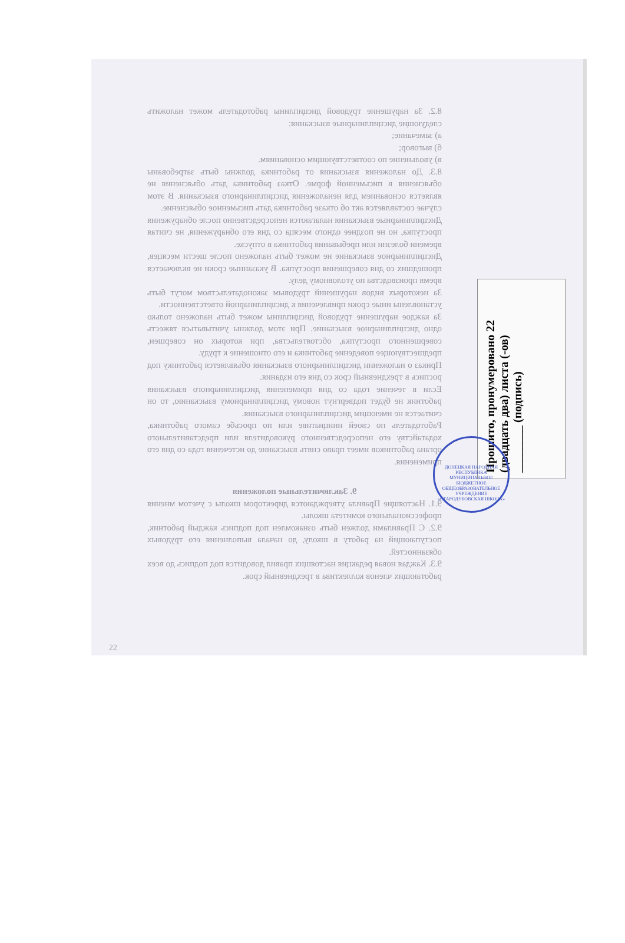8.2. За нарушение трудовой дисциплины работодатель может наложить следующие дисциплинарные взыскания:
а) замечание;
б) выговор;
в) увольнение по соответствующим основаниям.
8.3. До наложения взыскания от работника должны быть затребованы объяснения в письменной форме. Отказ работника дать объяснения не является основанием для неналожения дисциплинарного взыскания. В этом случае составляется акт об отказе работника дать письменное объяснение.
Дисциплинарные взыскания налагаются непосредственно после обнаружения проступка, но не позднее одного месяца со дня его обнаружения, не считая времени болезни или пребывания работника в отпуске.
Дисциплинарное взыскание не может быть наложено после шести месяцев, прошедших со дня совершения проступка. В указанные сроки не включается время производства по уголовному делу.
За некоторых видов нарушений трудовым законодательством могут быть установлены иные сроки привлечения к дисциплинарной ответственности.
За каждое нарушение трудовой дисциплины может быть наложено только одно дисциплинарное взыскание. При этом должны учитываться тяжесть совершенного проступка, обстоятельства, при которых он совершен, предшествующее поведение работника и его отношение к труду.
Приказ о наложении дисциплинарного взыскания объявляется работнику под роспись в трехдневный срок со дня его издания.
Если в течение года со дня применения дисциплинарного взыскания работник не будет подвергнут новому дисциплинарному взысканию, то он считается не имеющим дисциплинарного взыскания.
Работодатель по своей инициативе или по просьбе самого работника, ходатайству его непосредственного руководителя или представительного органа работников имеет право снять взыскание до истечения года со дня его применения.
9. Заключительные положения
9.1. Настоящие Правила утверждаются директором школы с учетом мнения профессионального комитета школы.
9.2. С Правилами должен быть ознакомлен под подпись каждый работник, поступающий на работу в школу, до начала выполнения его трудовых обязанностей.
9.3. Каждая новая редакция настоящих правил доводится под подпись до всех работающих членов коллектива в трехдневный срок.
Прошито, пронумеровано 22 (двадцать два) листа (-ов)
________ (подпись)
ДОНЕЦКАЯ НАРОДНАЯ РЕСПУБЛИКА
МУНИЦИПАЛЬНОЕ БЮДЖЕТНОЕ ОБЩЕОБРАЗОВАТЕЛЬНОЕ УЧРЕЖДЕНИЕ
«СТАРОДУБОВСКАЯ ШКОЛА»
22